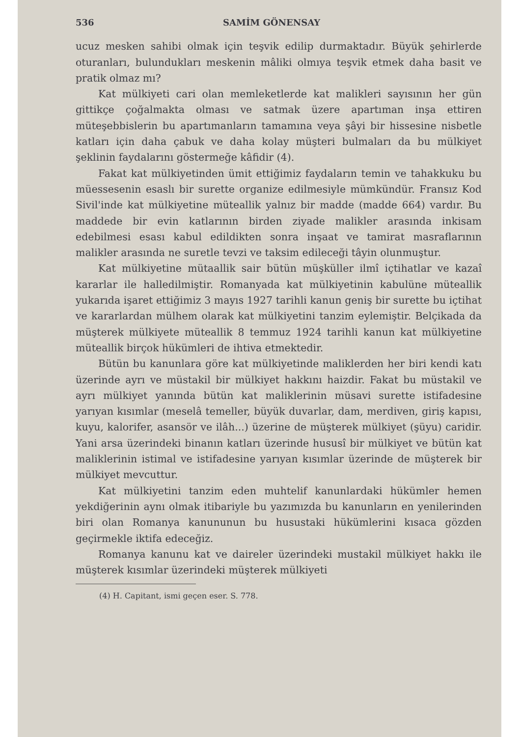536 SAMİM GÖNENSAY
ucuz mesken sahibi olmak için teşvik edilip durmaktadır. Büyük şehirlerde oturanları, bulundukları meskenin mâliki olmıya teşvik etmek daha basit ve pratik olmaz mı?
Kat mülkiyeti cari olan memleketlerde kat malikleri sayısının her gün gittikçe çoğalmakta olması ve satmak üzere apartıman inşa ettiren müteşebbislerin bu apartımanların tamamına veya şâyi bir hissesine nisbetle katları için daha çabuk ve daha kolay müşteri bulmaları da bu mülkiyet şeklinin faydalarını göstermeğe kâfidir (4).
Fakat kat mülkiyetinden ümit ettiğimiz faydaların temin ve tahakkuku bu müessesenin esaslı bir surette organize edilmesiyle mümkündür. Fransız Kod Sivil'inde kat mülkiyetine müteallik yalnız bir madde (madde 664) vardır. Bu maddede bir evin katlarının birden ziyade malikler arasında inkisam edebilmesi esası kabul edildikten sonra inşaat ve tamirat masraflarının malikler arasında ne suretle tevzi ve taksim edileceği tâyin olunmuştur.
Kat mülkiyetine mütaallik sair bütün müşküller ilmî içtihatlar ve kazaî kararlar ile halledilmiştir. Romanyada kat mülkiyetinin kabulüne müteallik yukarıda işaret ettiğimiz 3 mayıs 1927 tarihli kanun geniş bir surette bu içtihat ve kararlardan mülhem olarak kat mülkiyetini tanzim eylemiştir. Belçikada da müşterek mülkiyete müteallik 8 temmuz 1924 tarihli kanun kat mülkiyetine müteallik birçok hükümleri de ihtiva etmektedir.
Bütün bu kanunlara göre kat mülkiyetinde maliklerden her biri kendi katı üzerinde ayrı ve müstakil bir mülkiyet hakkını haizdir. Fakat bu müstakil ve ayrı mülkiyet yanında bütün kat maliklerinin müsavi surette istifadesine yarıyan kısımlar (meselâ temeller, büyük duvarlar, dam, merdiven, giriş kapısı, kuyu, kalorifer, asansör ve ilâh...) üzerine de müşterek mülkiyet (şüyu) caridir. Yani arsa üzerindeki binanın katları üzerinde hususî bir mülkiyet ve bütün kat maliklerinin istimal ve istifadesine yarıyan kısımlar üzerinde de müşterek bir mülkiyet mevcuttur.
Kat mülkiyetini tanzim eden muhtelif kanunlardaki hükümler hemen yekdiğerinin aynı olmak itibariyle bu yazımızda bu kanunların en yenilerinden biri olan Romanya kanununun bu husustaki hükümlerini kısaca gözden geçirmekle iktifa edeceğiz.
Romanya kanunu kat ve daireler üzerindeki mustakil mülkiyet hakkı ile müşterek kısımlar üzerindeki müşterek mülkiyeti
(4) H. Capitant, ismi geçen eser. S. 778.